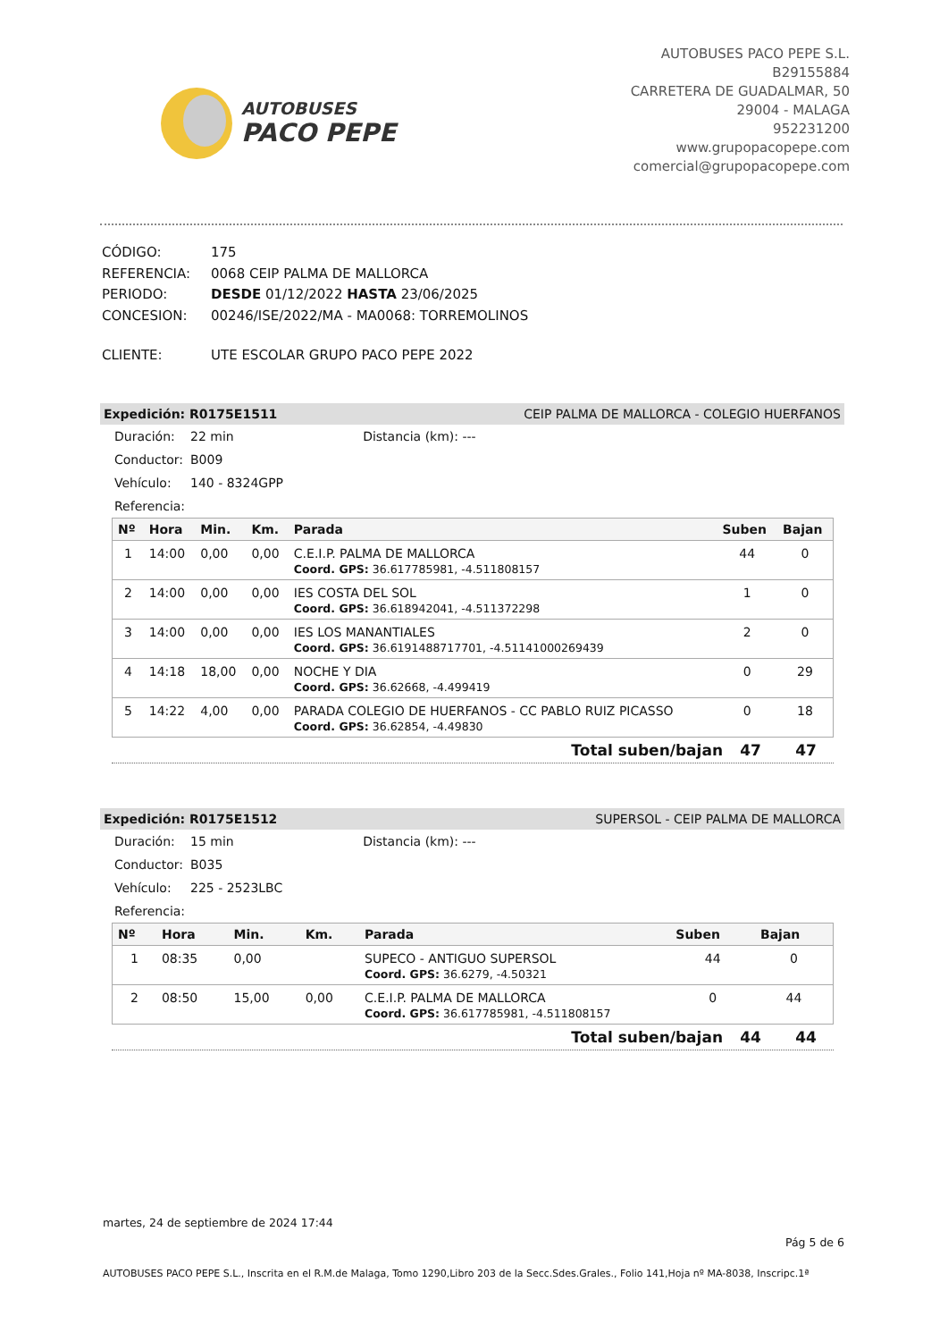AUTOBUSES
PACO PEPE
AUTOBUSES PACO PEPE S.L.
B29155884
CARRETERA DE GUADALMAR, 50
29004 - MALAGA
952231200
www.grupopacopepe.com
comercial@grupopacopepe.com
| CÓDIGO: | 175 |
| REFERENCIA: | 0068 CEIP PALMA DE MALLORCA |
| PERIODO: | DESDE 01/12/2022 HASTA 23/06/2025 |
| CONCESION: | 00246/ISE/2022/MA - MA0068: TORREMOLINOS |
| CLIENTE: | UTE ESCOLAR GRUPO PACO PEPE 2022 |
Expedición: R0175E1511 CEIP PALMA DE MALLORCA - COLEGIO HUERFANOS
Duración: 22 min Distancia (km): ---
Conductor: B009
Vehículo: 140 - 8324GPP
Referencia:
| Nº | Hora | Min. | Km. | Parada | Suben | Bajan |
| --- | --- | --- | --- | --- | --- | --- |
| 1 | 14:00 | 0,00 | 0,00 | C.E.I.P. PALMA DE MALLORCA | 44 | 0 |
| | | | | Coord. GPS: 36.617785981, -4.511808157 | | |
| 2 | 14:00 | 0,00 | 0,00 | IES COSTA DEL SOL | 1 | 0 |
| | | | | Coord. GPS: 36.618942041, -4.511372298 | | |
| 3 | 14:00 | 0,00 | 0,00 | IES LOS MANANTIALES | 2 | 0 |
| | | | | Coord. GPS: 36.6191488717701, -4.51141000269439 | | |
| 4 | 14:18 | 18,00 | 0,00 | NOCHE Y DIA | 0 | 29 |
| | | | | Coord. GPS: 36.62668, -4.499419 | | |
| 5 | 14:22 | 4,00 | 0,00 | PARADA COLEGIO DE HUERFANOS - CC PABLO RUIZ PICASSO | 0 | 18 |
| | | | | Coord. GPS: 36.62854, -4.49830 | | |
Total suben/bajan 47 47
Expedición: R0175E1512 SUPERSOL - CEIP PALMA DE MALLORCA
Duración: 15 min Distancia (km): ---
Conductor: B035
Vehículo: 225 - 2523LBC
Referencia:
| Nº | Hora | Min. | Km. | Parada | Suben | Bajan |
| --- | --- | --- | --- | --- | --- | --- |
| 1 | 08:35 | 0,00 | | SUPECO - ANTIGUO SUPERSOL | 44 | 0 |
| | | | | Coord. GPS: 36.6279, -4.50321 | | |
| 2 | 08:50 | 15,00 | 0,00 | C.E.I.P. PALMA DE MALLORCA | 0 | 44 |
| | | | | Coord. GPS: 36.617785981, -4.511808157 | | |
Total suben/bajan 44 44
martes, 24 de septiembre de 2024 17:44
Pág 5 de 6
AUTOBUSES PACO PEPE S.L., Inscrita en el R.M.de Malaga, Tomo 1290,Libro 203 de la Secc.Sdes.Grales., Folio 141,Hoja nº MA-8038, Inscripc.1ª